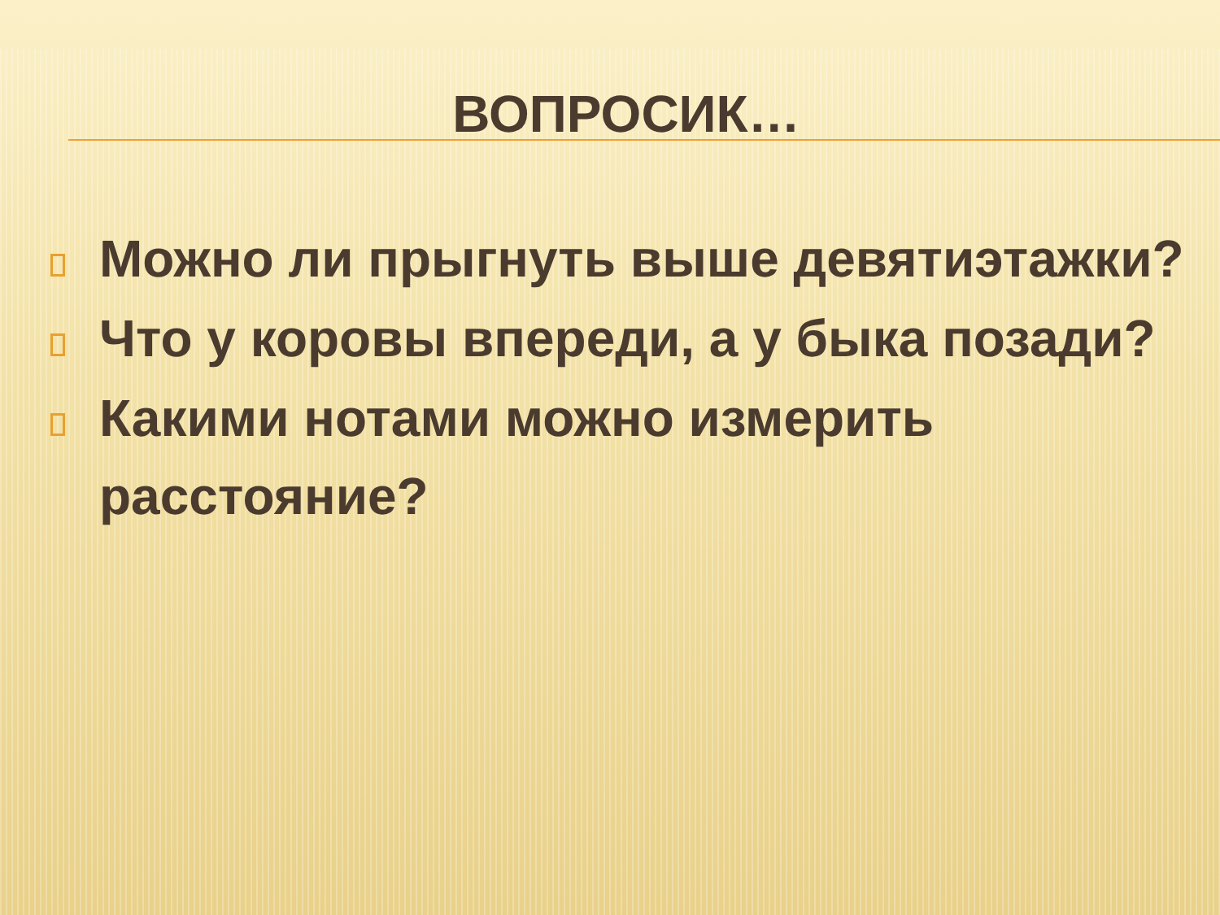ВОПРОСИК…
Можно ли прыгнуть выше девятиэтажки?
Что у коровы впереди, а у быка позади?
Какими нотами можно измерить расстояние?